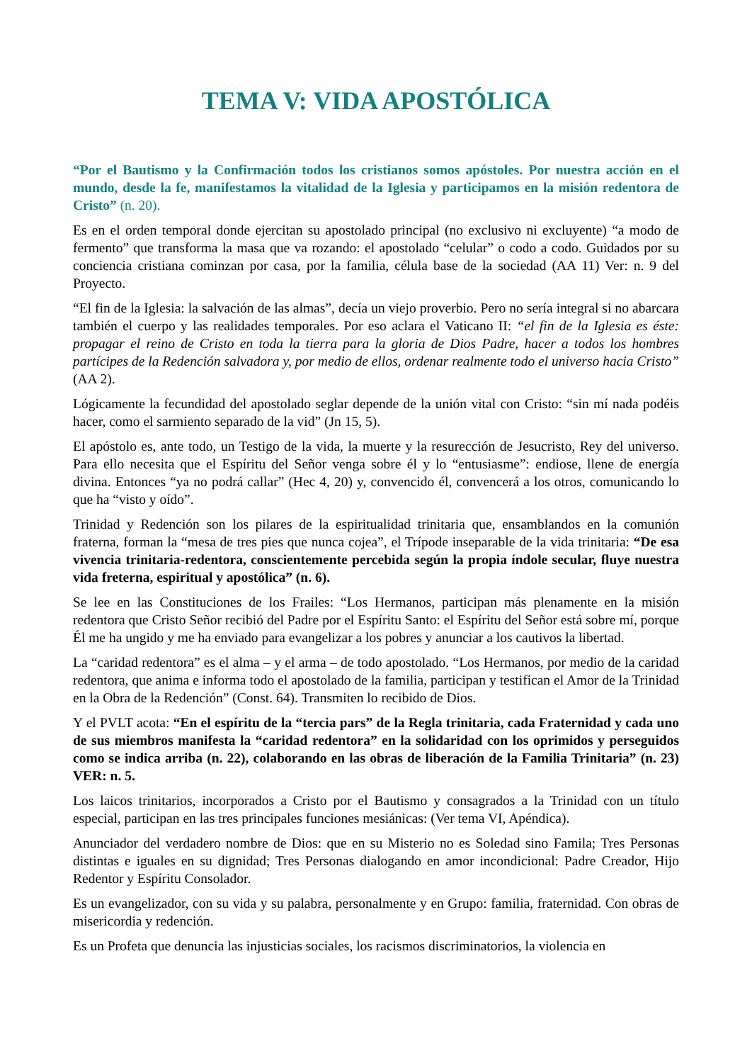TEMA V: VIDA APOSTÓLICA
“Por el Bautismo y la Confirmación todos los cristianos somos apóstoles. Por nuestra acción en el mundo, desde la fe, manifestamos la vitalidad de la Iglesia y participamos en la misión redentora de Cristo” (n. 20).
Es en el orden temporal donde ejercitan su apostolado principal (no exclusivo ni excluyente) “a modo de fermento” que transforma la masa que va rozando: el apostolado “celular” o codo a codo. Guidados por su conciencia cristiana cominzan por casa, por la familia, célula base de la sociedad (AA 11) Ver: n. 9 del Proyecto.
“El fin de la Iglesia: la salvación de las almas”, decía un viejo proverbio. Pero no sería integral si no abarcara también el cuerpo y las realidades temporales. Por eso aclara el Vaticano II: “el fin de la Iglesia es éste: propagar el reino de Cristo en toda la tierra para la gloria de Dios Padre, hacer a todos los hombres partícipes de la Redención salvadora y, por medio de ellos, ordenar realmente todo el universo hacia Cristo” (AA 2).
Lógicamente la fecundidad del apostolado seglar depende de la unión vital con Cristo: “sin mí nada podéis hacer, como el sarmiento separado de la vid” (Jn 15, 5).
El apóstolo es, ante todo, un Testigo de la vida, la muerte y la resurección de Jesucristo, Rey del universo. Para ello necesita que el Espíritu del Señor venga sobre él y lo “entusiasme”: endiose, llene de energía divina. Entonces “ya no podrá callar” (Hec 4, 20) y, convencido él, convencerá a los otros, comunicando lo que ha “visto y oído”.
Trinidad y Redención son los pilares de la espiritualidad trinitaria que, ensamblandos en la comunión fraterna, forman la “mesa de tres pies que nunca cojea”, el Trípode inseparable de la vida trinitaria: “De esa vivencia trinitaria-redentora, conscientemente percebida según la propia índole secular, fluye nuestra vida freterna, espiritual y apostólica” (n. 6).
Se lee en las Constituciones de los Frailes: “Los Hermanos, participan más plenamente en la misión redentora que Cristo Señor recibió del Padre por el Espíritu Santo: el Espíritu del Señor está sobre mí, porque Él me ha ungido y me ha enviado para evangelizar a los pobres y anunciar a los cautivos la libertad.
La “caridad redentora” es el alma – y el arma – de todo apostolado. “Los Hermanos, por medio de la caridad redentora, que anima e informa todo el apostolado de la familia, participan y testifican el Amor de la Trinidad en la Obra de la Redención” (Const. 64). Transmiten lo recibido de Dios.
Y el PVLT acota: “En el espíritu de la “tercia pars” de la Regla trinitaria, cada Fraternidad y cada uno de sus miembros manifesta la “caridad redentora” en la solidaridad con los oprimidos y perseguidos como se indica arriba (n. 22), colaborando en las obras de liberación de la Familia Trinitaria” (n. 23) VER: n. 5.
Los laicos trinitarios, incorporados a Cristo por el Bautismo y consagrados a la Trinidad con un título especial, participan en las tres principales funciones mesiánicas: (Ver tema VI, Apéndica).
Anunciador del verdadero nombre de Dios: que en su Misterio no es Soledad sino Famila; Tres Personas distintas e iguales en su dignidad; Tres Personas dialogando en amor incondicional: Padre Creador, Hijo Redentor y Espíritu Consolador.
Es un evangelizador, con su vida y su palabra, personalmente y en Grupo: familia, fraternidad. Con obras de misericordia y redención.
Es un Profeta que denuncia las injusticias sociales, los racismos discriminatorios, la violencia en